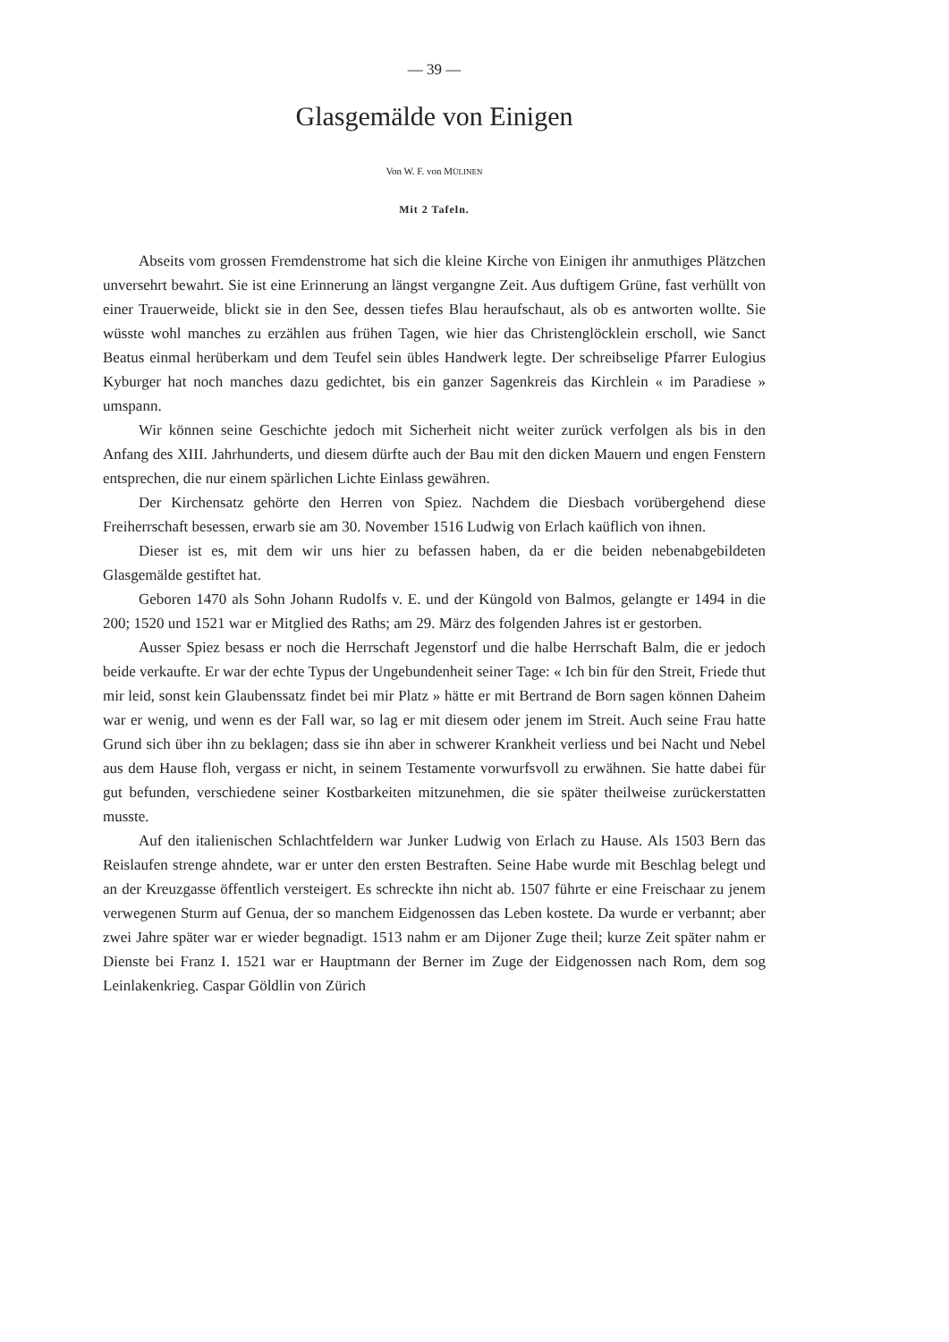— 39 —
Glasgemälde von Einigen
Von W. F. von MÜLINEN
Mit 2 Tafeln.
Abseits vom grossen Fremdenstrome hat sich die kleine Kirche von Einigen ihr anmuthiges Plätzchen unversehrt bewahrt. Sie ist eine Erinnerung an längst vergangne Zeit. Aus duftigem Grüne, fast verhüllt von einer Trauerweide, blickt sie in den See, dessen tiefes Blau heraufschaut, als ob es antworten wollte. Sie wüsste wohl manches zu erzählen aus frühen Tagen, wie hier das Christenglöcklein erscholl, wie Sanct Beatus einmal herüberkam und dem Teufel sein übles Handwerk legte. Der schreibselige Pfarrer Eulogius Kyburger hat noch manches dazu gedichtet, bis ein ganzer Sagenkreis das Kirchlein « im Paradiese » umspann.
Wir können seine Geschichte jedoch mit Sicherheit nicht weiter zurück verfolgen als bis in den Anfang des XIII. Jahrhunderts, und diesem dürfte auch der Bau mit den dicken Mauern und engen Fenstern entsprechen, die nur einem spärlichen Lichte Einlass gewähren.
Der Kirchensatz gehörte den Herren von Spiez. Nachdem die Diesbach vorübergehend diese Freiherrschaft besessen, erwarb sie am 30. November 1516 Ludwig von Erlach kaüflich von ihnen.
Dieser ist es, mit dem wir uns hier zu befassen haben, da er die beiden nebenabgebildeten Glasgemälde gestiftet hat.
Geboren 1470 als Sohn Johann Rudolfs v. E. und der Küngold von Balmos, gelangte er 1494 in die 200; 1520 und 1521 war er Mitglied des Raths; am 29. März des folgenden Jahres ist er gestorben.
Ausser Spiez besass er noch die Herrschaft Jegenstorf und die halbe Herrschaft Balm, die er jedoch beide verkaufte. Er war der echte Typus der Ungebundenheit seiner Tage: « Ich bin für den Streit, Friede thut mir leid, sonst kein Glaubenssatz findet bei mir Platz » hätte er mit Bertrand de Born sagen können Daheim war er wenig, und wenn es der Fall war, so lag er mit diesem oder jenem im Streit. Auch seine Frau hatte Grund sich über ihn zu beklagen; dass sie ihn aber in schwerer Krankheit verliess und bei Nacht und Nebel aus dem Hause floh, vergass er nicht, in seinem Testamente vorwurfsvoll zu erwähnen. Sie hatte dabei für gut befunden, verschiedene seiner Kostbarkeiten mitzunehmen, die sie später theilweise zurückerstatten musste.
Auf den italienischen Schlachtfeldern war Junker Ludwig von Erlach zu Hause. Als 1503 Bern das Reislaufen strenge ahndete, war er unter den ersten Bestraften. Seine Habe wurde mit Beschlag belegt und an der Kreuzgasse öffentlich versteigert. Es schreckte ihn nicht ab. 1507 führte er eine Freischaar zu jenem verwegenen Sturm auf Genua, der so manchem Eidgenossen das Leben kostete. Da wurde er verbannt; aber zwei Jahre später war er wieder begnadigt. 1513 nahm er am Dijoner Zuge theil; kurze Zeit später nahm er Dienste bei Franz I. 1521 war er Hauptmann der Berner im Zuge der Eidgenossen nach Rom, dem sog Leinlakenkrieg. Caspar Göldlin von Zürich